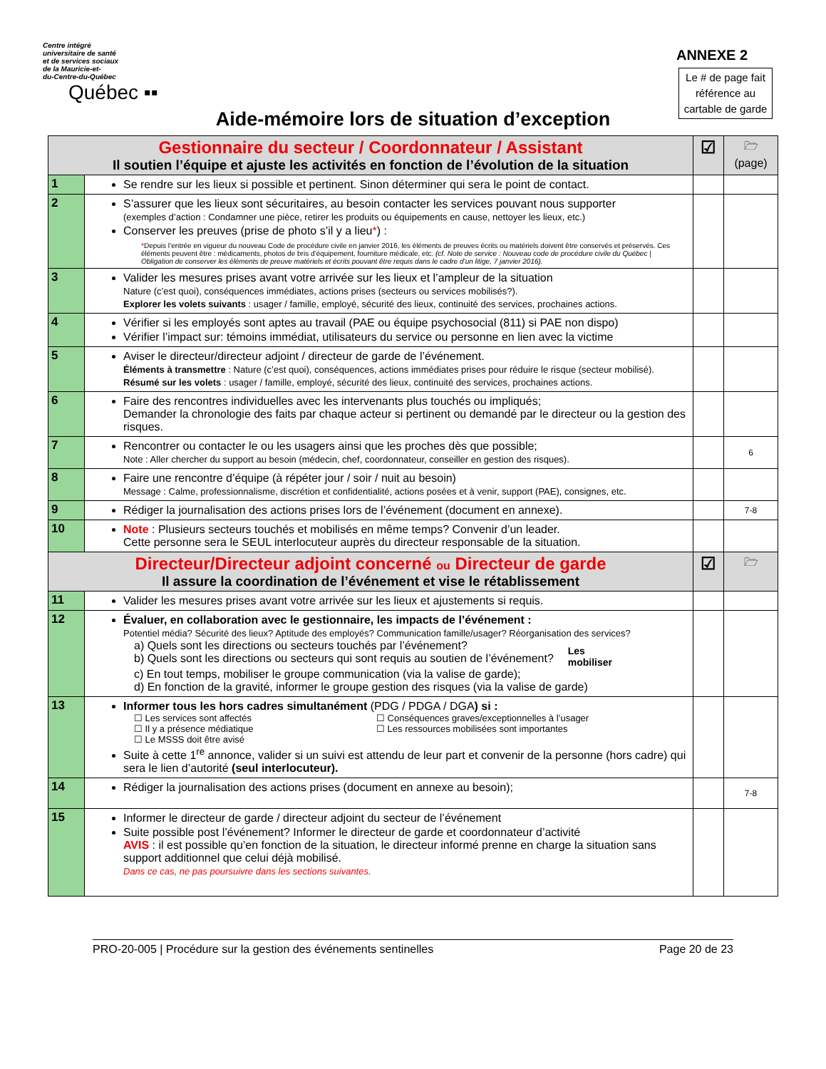Centre intégré
universitaire de santé
et de services sociaux
de la Mauricie-et-
du-Centre-du-Québec
Québec ▪▪
ANNEXE 2
Le # de page fait référence au cartable de garde
Aide-mémoire lors de situation d’exception
| Gestionnaire du secteur / Coordonnateur / Assistant Il soutien l’équipe et ajuste les activités en fonction de l’évolution de la situation | | ☑ | 🗁 (page) |
| --- | --- | --- | --- |
| 1 | Se rendre sur les lieux si possible et pertinent. Sinon déterminer qui sera le point de contact. | | |
| 2 | S’assurer que les lieux sont sécuritaires, au besoin contacter les services pouvant nous supporter (exemples d’action : Condamner une pièce, retirer les produits ou équipements en cause, nettoyer les lieux, etc.) Conserver les preuves (prise de photo s’il y a lieu * ) : * Depuis l’entrée en vigueur du nouveau Code de procédure civile en janvier 2016, les éléments de preuves écrits ou matériels doivent être conservés et préservés. Ces éléments peuvent être : médicaments, photos de bris d’équipement, fourniture médicale, etc. (cf. Note de service : Nouveau code de procédure civile du Québec / Obligation de conserver les éléments de preuve matériels et écrits pouvant être requis dans le cadre d’un litige, 7 janvier 2016). | | |
| 3 | Valider les mesures prises avant votre arrivée sur les lieux et l’ampleur de la situation Nature (c’est quoi), conséquences immédiates, actions prises (secteurs ou services mobilisés?). Explorer les volets suivants : usager / famille, employé, sécurité des lieux, continuité des services, prochaines actions. | | |
| 4 | Vérifier si les employés sont aptes au travail (PAE ou équipe psychosocial (811) si PAE non dispo) Vérifier l’impact sur: témoins immédiat, utilisateurs du service ou personne en lien avec la victime | | |
| 5 | Aviser le directeur/directeur adjoint / directeur de garde de l’événement. Éléments à transmettre : Nature (c’est quoi), conséquences, actions immédiates prises pour réduire le risque (secteur mobilisé). Résumé sur les volets : usager / famille, employé, sécurité des lieux, continuité des services, prochaines actions. | | |
| 6 | Faire des rencontres individuelles avec les intervenants plus touchés ou impliqués; Demander la chronologie des faits par chaque acteur si pertinent ou demandé par le directeur ou la gestion des risques. | | |
| 7 | Rencontrer ou contacter le ou les usagers ainsi que les proches dès que possible; Note : Aller chercher du support au besoin (médecin, chef, coordonnateur, conseiller en gestion des risques). | | 6 |
| 8 | Faire une rencontre d’équipe (à répéter jour / soir / nuit au besoin) Message : Calme, professionnalisme, discrétion et confidentialité, actions posées et à venir, support (PAE), consignes, etc. | | |
| 9 | Rédiger la journalisation des actions prises lors de l’événement (document en annexe). | | 7-8 |
| 10 | Note : Plusieurs secteurs touchés et mobilisés en même temps? Convenir d’un leader. Cette personne sera le SEUL interlocuteur auprès du directeur responsable de la situation. | | |
| Directeur/Directeur adjoint concerné ou Directeur de garde Il assure la coordination de l’événement et vise le rétablissement | | ☑ | 🗁 |
| 11 | Valider les mesures prises avant votre arrivée sur les lieux et ajustements si requis. | | |
| 12 | Évaluer, en collaboration avec le gestionnaire, les impacts de l’événement : Potentiel média? Sécurité des lieux? Aptitude des employés? Communication famille/usager? Réorganisation des services? a) Quels sont les directions ou secteurs touchés par l’événement? b) Quels sont les directions ou secteurs qui sont requis au soutien de l’événement? Les mobiliser c) En tout temps, mobiliser le groupe communication (via la valise de garde); d) En fonction de la gravité, informer le groupe gestion des risques (via la valise de garde) | | |
| 13 | Informer tous les hors cadres simultanément (PDG / PDGA / DGA ) si : ☐ Les services sont affectés ☐ Il y a présence médiatique ☐ Le MSSS doit être avisé ☐ Conséquences graves/exceptionnelles à l’usager ☐ Les ressources mobilisées sont importantes Suite à cette 1<sup>re</sup> annonce, valider si un suivi est attendu de leur part et convenir de la personne (hors cadre) qui sera le lien d’autorité (seul interlocuteur). | | |
| 14 | Rédiger la journalisation des actions prises (document en annexe au besoin); | | 7-8 |
| 15 | Informer le directeur de garde / directeur adjoint du secteur de l’événement Suite possible post l’événement? Informer le directeur de garde et coordonnateur d’activité AVIS : il est possible qu’en fonction de la situation, le directeur informé prenne en charge la situation sans support additionnel que celui déjà mobilisé. Dans ce cas, ne pas poursuivre dans les sections suivantes. | | |
PRO-20-005 | Procédure sur la gestion des événements sentinelles Page 20 de 23